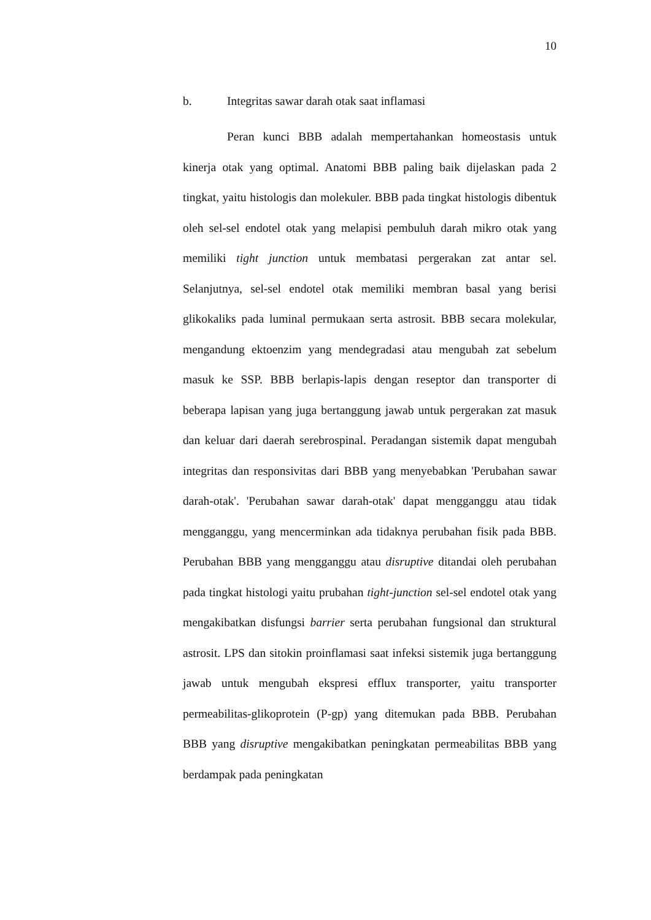10
b. Integritas sawar darah otak saat inflamasi
Peran kunci BBB adalah mempertahankan homeostasis untuk kinerja otak yang optimal. Anatomi BBB paling baik dijelaskan pada 2 tingkat, yaitu histologis dan molekuler. BBB pada tingkat histologis dibentuk oleh sel-sel endotel otak yang melapisi pembuluh darah mikro otak yang memiliki tight junction untuk membatasi pergerakan zat antar sel. Selanjutnya, sel-sel endotel otak memiliki membran basal yang berisi glikokaliks pada luminal permukaan serta astrosit. BBB secara molekular, mengandung ektoenzim yang mendegradasi atau mengubah zat sebelum masuk ke SSP. BBB berlapis-lapis dengan reseptor dan transporter di beberapa lapisan yang juga bertanggung jawab untuk pergerakan zat masuk dan keluar dari daerah serebrospinal. Peradangan sistemik dapat mengubah integritas dan responsivitas dari BBB yang menyebabkan 'Perubahan sawar darah-otak'. 'Perubahan sawar darah-otak' dapat mengganggu atau tidak mengganggu, yang mencerminkan ada tidaknya perubahan fisik pada BBB. Perubahan BBB yang mengganggu atau disruptive ditandai oleh perubahan pada tingkat histologi yaitu prubahan tight-junction sel-sel endotel otak yang mengakibatkan disfungsi barrier serta perubahan fungsional dan struktural astrosit. LPS dan sitokin proinflamasi saat infeksi sistemik juga bertanggung jawab untuk mengubah ekspresi efflux transporter, yaitu transporter permeabilitas-glikoprotein (P-gp) yang ditemukan pada BBB. Perubahan BBB yang disruptive mengakibatkan peningkatan permeabilitas BBB yang berdampak pada peningkatan